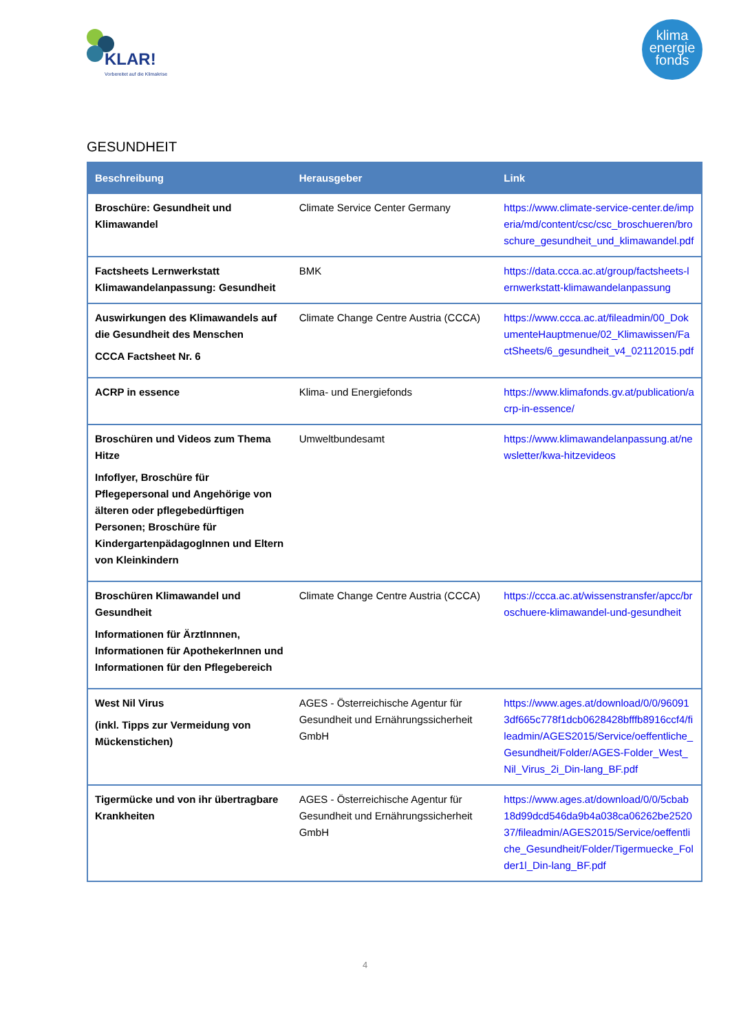KLAR!
Vorbereitet auf die Klimakrise
klima
energie
fonds
GESUNDHEIT
| Beschreibung | Herausgeber | Link |
| --- | --- | --- |
| Broschüre: Gesundheit und Klimawandel | Climate Service Center Germany | https://www.climate-service-center.de/imperia/md/content/csc/csc_broschueren/broschure_gesundheit_und_klimawandel.pdf |
| Factsheets Lernwerkstatt Klimawandelanpassung: Gesundheit | BMK | https://data.ccca.ac.at/group/factsheets-lernwerkstatt-klimawandelanpassung |
| Auswirkungen des Klimawandels auf die Gesundheit des Menschen CCCA Factsheet Nr. 6 | Climate Change Centre Austria (CCCA) | https://www.ccca.ac.at/fileadmin/00_DokumenteHauptmenue/02_Klimawissen/FactSheets/6_gesundheit_v4_02112015.pdf |
| ACRP in essence | Klima- und Energiefonds | https://www.klimafonds.gv.at/publication/acrp-in-essence/ |
| Broschüren und Videos zum Thema Hitze Infoflyer, Broschüre für Pflegepersonal und Angehörige von älteren oder pflegebedürftigen Personen; Broschüre für KindergartenpädagogInnen und Eltern von Kleinkindern | Umweltbundesamt | https://www.klimawandelanpassung.at/newsletter/kwa-hitzevideos |
| Broschüren Klimawandel und Gesundheit Informationen für ÄrztInnnen, Informationen für ApothekerInnen und Informationen für den Pflegebereich | Climate Change Centre Austria (CCCA) | https://ccca.ac.at/wissenstransfer/apcc/broschuere-klimawandel-und-gesundheit |
| West Nil Virus (inkl. Tipps zur Vermeidung von Mückenstichen) | AGES - Österreichische Agentur für Gesundheit und Ernährungssicherheit GmbH | https://www.ages.at/download/0/0/960913df665c778f1dcb0628428bfffb8916ccf4/fileadmin/AGES2015/Service/oeffentliche_Gesundheit/Folder/AGES-Folder_West_Nil_Virus_2i_Din-lang_BF.pdf |
| Tigermücke und von ihr übertragbare Krankheiten | AGES - Österreichische Agentur für Gesundheit und Ernährungssicherheit GmbH | https://www.ages.at/download/0/0/5cbab18d99dcd546da9b4a038ca06262be252037/fileadmin/AGES2015/Service/oeffentliche_Gesundheit/Folder/Tigermuecke_Folder1l_Din-lang_BF.pdf |
4